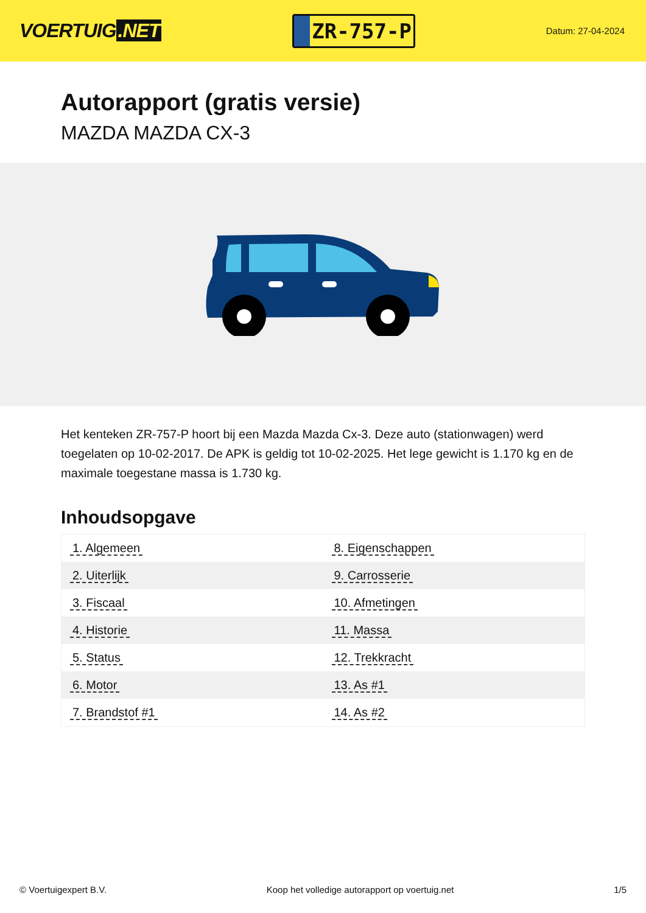VOERTUIG.NET
ZR-757-P
Datum: 27-04-2024
Autorapport (gratis versie)
MAZDA MAZDA CX-3
Het kenteken ZR-757-P hoort bij een Mazda Mazda Cx-3. Deze auto (stationwagen) werd toegelaten op 10-02-2017. De APK is geldig tot 10-02-2025. Het lege gewicht is 1.170 kg en de maximale toegestane massa is 1.730 kg.
Inhoudsopgave
| 1. Algemeen | 8. Eigenschappen |
| 2. Uiterlijk | 9. Carrosserie |
| 3. Fiscaal | 10. Afmetingen |
| 4. Historie | 11. Massa |
| 5. Status | 12. Trekkracht |
| 6. Motor | 13. As #1 |
| 7. Brandstof #1 | 14. As #2 |
© Voertuigexpert B.V. Koop het volledige autorapport op voertuig.net 1/5